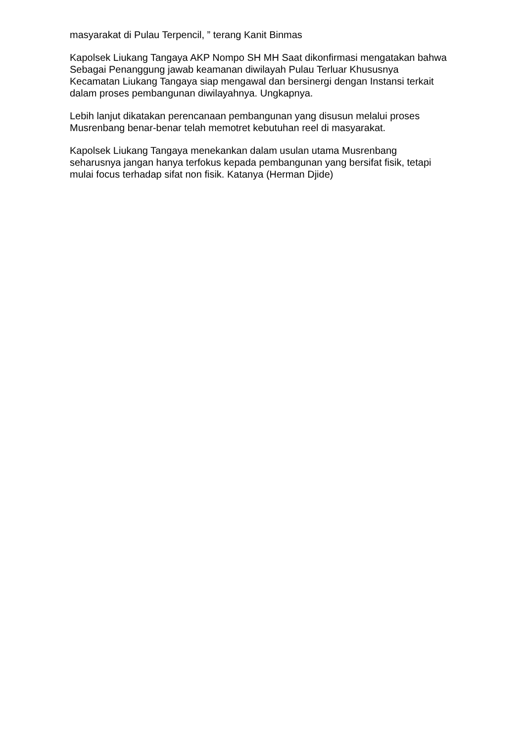masyarakat di Pulau Terpencil, ” terang Kanit Binmas
Kapolsek Liukang Tangaya AKP Nompo SH MH Saat dikonfirmasi mengatakan bahwa Sebagai Penanggung jawab keamanan diwilayah Pulau Terluar Khususnya Kecamatan Liukang Tangaya siap mengawal dan bersinergi dengan Instansi terkait dalam proses pembangunan diwilayahnya. Ungkapnya.
Lebih lanjut dikatakan perencanaan pembangunan yang disusun melalui proses Musrenbang benar-benar telah memotret kebutuhan reel di masyarakat.
Kapolsek Liukang Tangaya menekankan dalam usulan utama Musrenbang seharusnya jangan hanya terfokus kepada pembangunan yang bersifat fisik, tetapi mulai focus terhadap sifat non fisik. Katanya (Herman Djide)